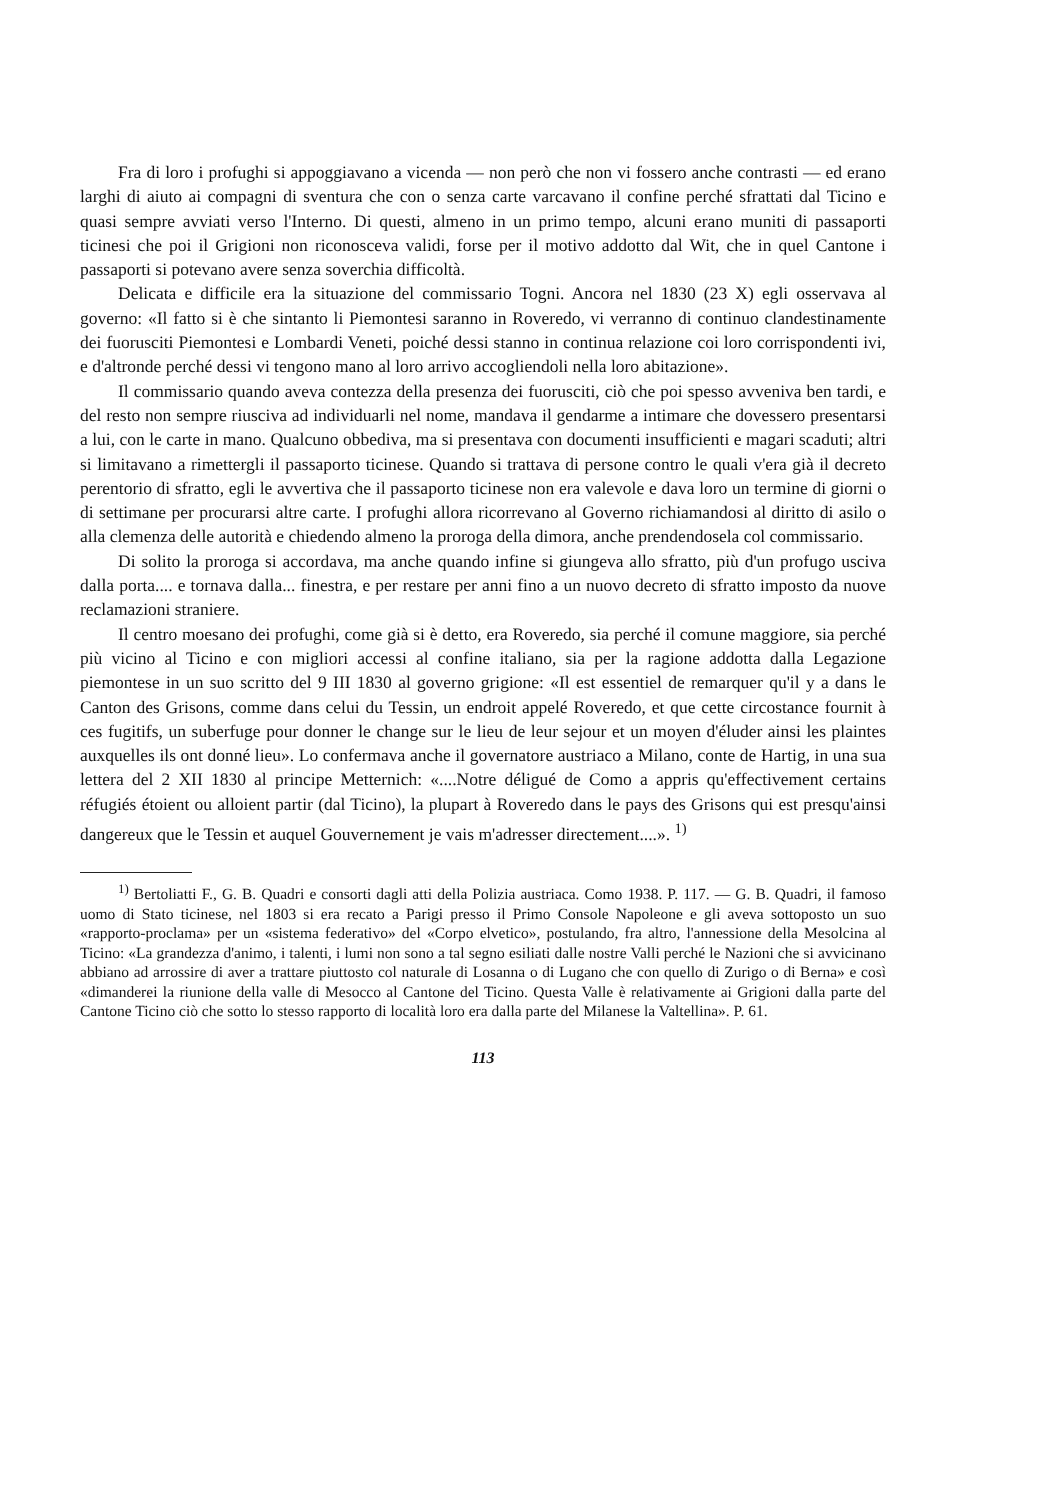Fra di loro i profughi si appoggiavano a vicenda — non però che non vi fossero anche contrasti — ed erano larghi di aiuto ai compagni di sventura che con o senza carte varcavano il confine perché sfrattati dal Ticino e quasi sempre avviati verso l'Interno. Di questi, almeno in un primo tempo, alcuni erano muniti di passaporti ticinesi che poi il Grigioni non riconosceva validi, forse per il motivo addotto dal Wit, che in quel Cantone i passaporti si potevano avere senza soverchia difficoltà.
Delicata e difficile era la situazione del commissario Togni. Ancora nel 1830 (23 X) egli osservava al governo: «Il fatto si è che sintanto li Piemontesi saranno in Roveredo, vi verranno di continuo clandestinamente dei fuorusciti Piemontesi e Lombardi Veneti, poiché dessi stanno in continua relazione coi loro corrispondenti ivi, e d'altronde perché dessi vi tengono mano al loro arrivo accogliendoli nella loro abitazione».
Il commissario quando aveva contezza della presenza dei fuorusciti, ciò che poi spesso avveniva ben tardi, e del resto non sempre riusciva ad individuarli nel nome, mandava il gendarme a intimare che dovessero presentarsi a lui, con le carte in mano. Qualcuno obbediva, ma si presentava con documenti insufficienti e magari scaduti; altri si limitavano a rimettergli il passaporto ticinese. Quando si trattava di persone contro le quali v'era già il decreto perentorio di sfratto, egli le avvertiva che il passaporto ticinese non era valevole e dava loro un termine di giorni o di settimane per procurarsi altre carte. I profughi allora ricorrevano al Governo richiamandosi al diritto di asilo o alla clemenza delle autorità e chiedendo almeno la proroga della dimora, anche prendendosela col commissario.
Di solito la proroga si accordava, ma anche quando infine si giungeva allo sfratto, più d'un profugo usciva dalla porta.... e tornava dalla... finestra, e per restare per anni fino a un nuovo decreto di sfratto imposto da nuove reclamazioni straniere.
Il centro moesano dei profughi, come già si è detto, era Roveredo, sia perché il comune maggiore, sia perché più vicino al Ticino e con migliori accessi al confine italiano, sia per la ragione addotta dalla Legazione piemontese in un suo scritto del 9 III 1830 al governo grigione: «Il est essentiel de remarquer qu'il y a dans le Canton des Grisons, comme dans celui du Tessin, un endroit appelé Roveredo, et que cette circostance fournit à ces fugitifs, un suberfuge pour donner le change sur le lieu de leur sejour et un moyen d'éluder ainsi les plaintes auxquelles ils ont donné lieu». Lo confermava anche il governatore austriaco a Milano, conte de Hartig, in una sua lettera del 2 XII 1830 al principe Metternich: «....Notre déligué de Como a appris qu'effectivement certains réfugiés étoient ou alloient partir (dal Ticino), la plupart à Roveredo dans le pays des Grisons qui est presqu'ainsi dangereux que le Tessin et auquel Gouvernement je vais m'adresser directement....». <sup>1)</sup>
<sup>1)</sup> Bertoliatti F., G. B. Quadri e consorti dagli atti della Polizia austriaca. Como 1938. P. 117. — G. B. Quadri, il famoso uomo di Stato ticinese, nel 1803 si era recato a Parigi presso il Primo Console Napoleone e gli aveva sottoposto un suo «rapporto-proclama» per un «sistema federativo» del «Corpo elvetico», postulando, fra altro, l'annessione della Mesolcina al Ticino: «La grandezza d'animo, i talenti, i lumi non sono a tal segno esiliati dalle nostre Valli perché le Nazioni che si avvicinano abbiano ad arrossire di aver a trattare piuttosto col naturale di Losanna o di Lugano che con quello di Zurigo o di Berna» e così «dimanderei la riunione della valle di Mesocco al Cantone del Ticino. Questa Valle è relativamente ai Grigioni dalla parte del Cantone Ticino ciò che sotto lo stesso rapporto di località loro era dalla parte del Milanese la Valtellina». P. 61.
113